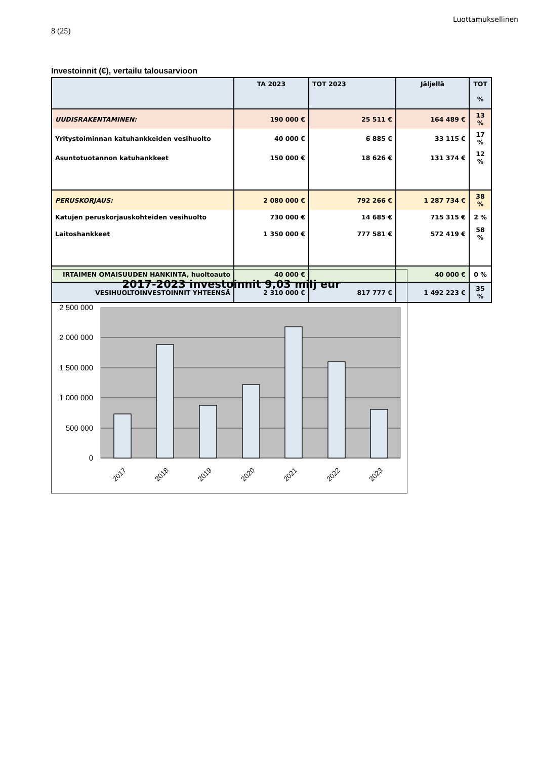Luottamuksellinen
8 (25)
Investoinnit (€), vertailu talousarvioon
| | TA 2023 | TOT 2023 | Jäljellä | TOT % |
| --- | --- | --- | --- | --- |
| UUDISRAKENTAMINEN: | 190 000 € | 25 511 € | 164 489 € | 13 % |
| Yritystoiminnan katuhankkeiden vesihuolto | 40 000 € | 6 885 € | 33 115 € | 17 % |
| Asuntotuotannon katuhankkeet | 150 000 € | 18 626 € | 131 374 € | 12 % |
| PERUSKORJAUS: | 2 080 000 € | 792 266 € | 1 287 734 € | 38 % |
| Katujen peruskorjauskohteiden vesihuolto | 730 000 € | 14 685 € | 715 315 € | 2 % |
| Laitoshankkeet | 1 350 000 € | 777 581 € | 572 419 € | 58 % |
| IRTAIMEN OMAISUUDEN HANKINTA, huoltoauto | 40 000 € | | 40 000 € | 0 % |
| VESIHUOLTOINVESTOINNIT YHTEENSÄ | 2 310 000 € | 817 777 € | 1 492 223 € | 35 % |
2017-2023 investoinnit 9,03 milj eur
2 500 000
2 000 000
1 500 000
1 000 000
500 000
0
2017
2018
2019
2020
2021
2022
2023